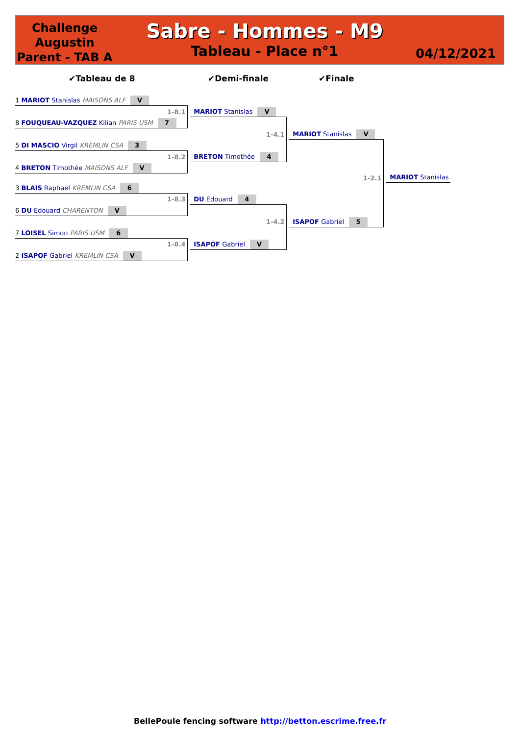Challenge Augustin Parent - TAB A
Sabre - Hommes - M9
Tableau - Place n°1
04/12/2021
✔Tableau de 8 ✔Demi-finale ✔Finale
1 MARIOT Stanislas MAISONS ALF V
1-8.1
8 FOUQUEAU-VAZQUEZ Kilian PARIS USM 7
5 DI MASCIO Virgil KREMLIN CSA 3
1-8.2
4 BRETON Timothée MAISONS ALF V
3 BLAIS Raphael KREMLIN CSA 6
1-8.3
6 DU Edouard CHARENTON V
7 LOISEL Simon PARIS USM 6
1-8.4
2 ISAPOF Gabriel KREMLIN CSA V
MARIOT Stanislas V
1-4.1
BRETON Timothée 4
DU Edouard 4
1-4.2
ISAPOF Gabriel V
MARIOT Stanislas V
1-2.1
ISAPOF Gabriel 5
MARIOT Stanislas
BellePoule fencing software http://betton.escrime.free.fr